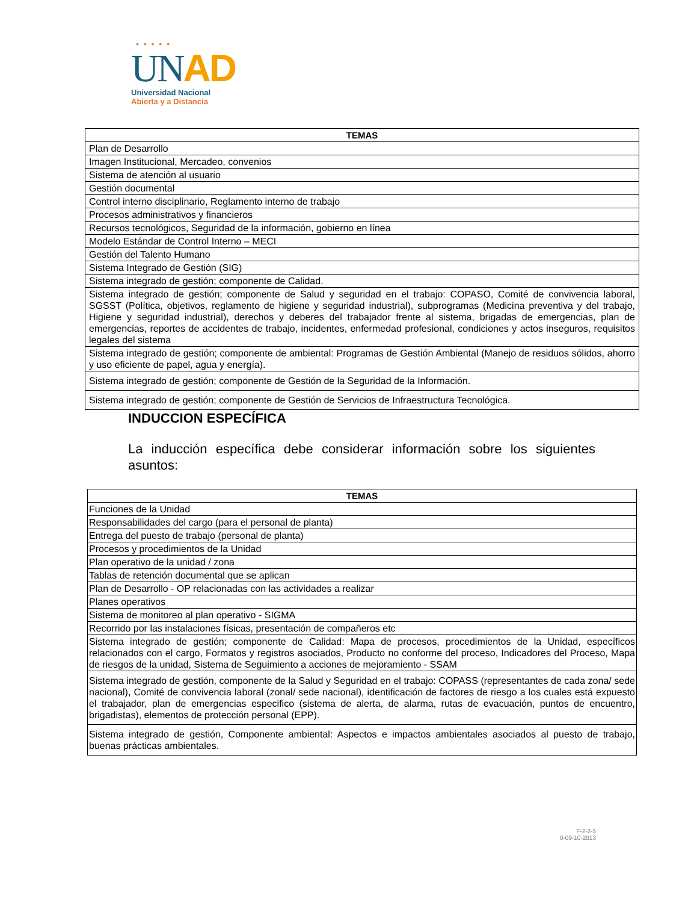• • • • •
UN AD
Universidad Nacional
Abierta y a Distancia
| TEMAS |
| --- |
| Plan de Desarrollo |
| Imagen Institucional, Mercadeo, convenios |
| Sistema de atención al usuario |
| Gestión documental |
| Control interno disciplinario, Reglamento interno de trabajo |
| Procesos administrativos y financieros |
| Recursos tecnológicos, Seguridad de la información, gobierno en línea |
| Modelo Estándar de Control Interno – MECI |
| Gestión del Talento Humano |
| Sistema Integrado de Gestión (SIG) |
| Sistema integrado de gestión; componente de Calidad. |
| Sistema integrado de gestión; componente de Salud y seguridad en el trabajo: COPASO, Comité de convivencia laboral, SGSST (Política, objetivos, reglamento de higiene y seguridad industrial), subprogramas (Medicina preventiva y del trabajo, Higiene y seguridad industrial), derechos y deberes del trabajador frente al sistema, brigadas de emergencias, plan de emergencias, reportes de accidentes de trabajo, incidentes, enfermedad profesional, condiciones y actos inseguros, requisitos legales del sistema |
| Sistema integrado de gestión; componente de ambiental: Programas de Gestión Ambiental (Manejo de residuos sólidos, ahorro y uso eficiente de papel, agua y energía). |
| Sistema integrado de gestión; componente de Gestión de la Seguridad de la Información. |
| Sistema integrado de gestión; componente de Gestión de Servicios de Infraestructura Tecnológica. |
INDUCCION ESPECÍFICA
La inducción específica debe considerar información sobre los siguientes asuntos:
| TEMAS |
| --- |
| Funciones de la Unidad |
| Responsabilidades del cargo (para el personal de planta) |
| Entrega del puesto de trabajo (personal de planta) |
| Procesos y procedimientos de la Unidad |
| Plan operativo de la unidad / zona |
| Tablas de retención documental que se aplican |
| Plan de Desarrollo - OP relacionadas con las actividades a realizar |
| Planes operativos |
| Sistema de monitoreo al plan operativo - SIGMA |
| Recorrido por las instalaciones físicas, presentación de compañeros etc |
| Sistema integrado de gestión; componente de Calidad: Mapa de procesos, procedimientos de la Unidad, específicos relacionados con el cargo, Formatos y registros asociados, Producto no conforme del proceso, Indicadores del Proceso, Mapa de riesgos de la unidad, Sistema de Seguimiento a acciones de mejoramiento - SSAM |
| Sistema integrado de gestión, componente de la Salud y Seguridad en el trabajo: COPASS (representantes de cada zona/ sede nacional), Comité de convivencia laboral (zonal/ sede nacional), identificación de factores de riesgo a los cuales está expuesto el trabajador, plan de emergencias especifico (sistema de alerta, de alarma, rutas de evacuación, puntos de encuentro, brigadistas), elementos de protección personal (EPP). |
| Sistema integrado de gestión, Componente ambiental: Aspectos e impactos ambientales asociados al puesto de trabajo, buenas prácticas ambientales. |
F-2-2-5
0-09-10-2013